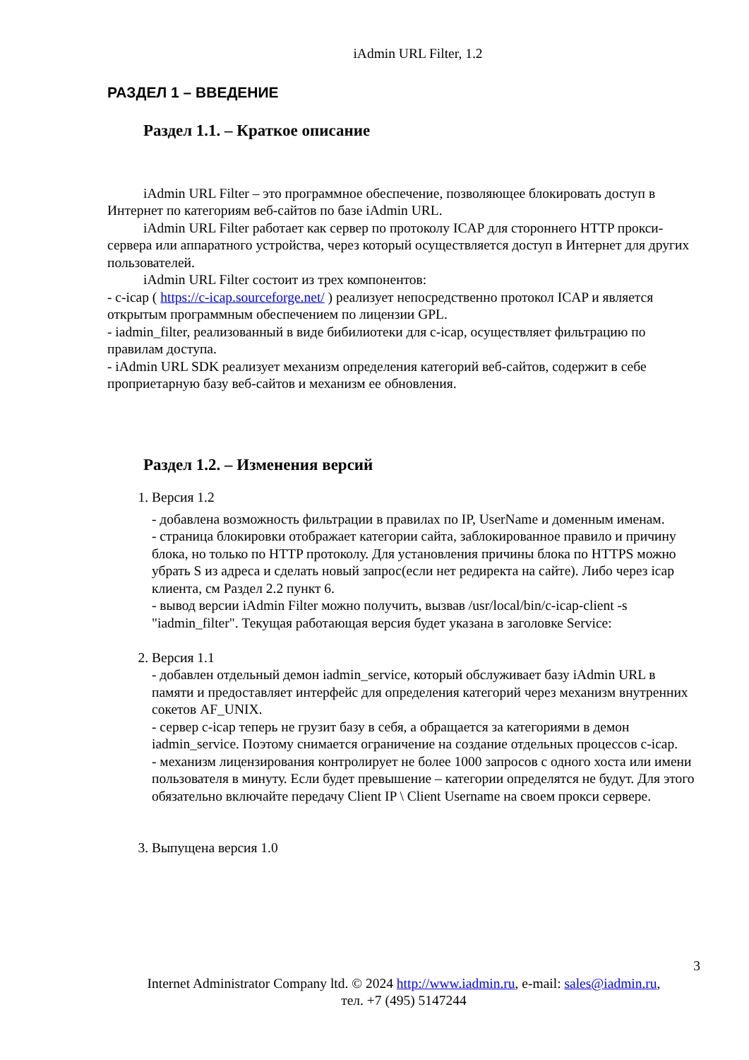iAdmin URL Filter, 1.2
РАЗДЕЛ 1 – ВВЕДЕНИЕ
Раздел 1.1. – Краткое описание
iAdmin URL Filter – это программное обеспечение, позволяющее блокировать доступ в Интернет по категориям веб-сайтов по базе iAdmin URL.
iAdmin URL Filter работает как сервер по протоколу ICAP для стороннего HTTP прокси-сервера или аппаратного устройства, через который осуществляется доступ в Интернет для других пользователей.
iAdmin URL Filter состоит из трех компонентов:
- c-icap ( https://c-icap.sourceforge.net/ ) реализует непосредственно протокол ICAP и является открытым программным обеспечением по лицензии GPL.
- iadmin_filter, реализованный в виде бибилиотеки для c-icap, осуществляет фильтрацию по правилам доступа.
- iAdmin URL SDK реализует механизм определения категорий веб-сайтов, содержит в себе проприетарную базу веб-сайтов и механизм ее обновления.
Раздел 1.2. – Изменения версий
1. Версия 1.2
- добавлена возможность фильтрации в правилах по IP, UserName и доменным именам.
- страница блокировки отображает категории сайта, заблокированное правило и причину блока, но только по HTTP протоколу. Для установления причины блока по HTTPS можно убрать S из адреса и сделать новый запрос(если нет редиректа на сайте). Либо через icap клиента, см Раздел 2.2 пункт 6.
- вывод версии iAdmin Filter можно получить, вызвав /usr/local/bin/c-icap-client -s "iadmin_filter". Текущая работающая версия будет указана в заголовке Service:
2. Версия 1.1
- добавлен отдельный демон iadmin_service, который обслуживает базу iAdmin URL в памяти и предоставляет интерфейс для определения категорий через механизм внутренних сокетов AF_UNIX.
- сервер c-icap теперь не грузит базу в себя, а обращается за категориями в демон iadmin_service. Поэтому снимается ограничение на создание отдельных процессов c-icap.
- механизм лицензирования контролирует не более 1000 запросов с одного хоста или имени пользователя в минуту. Если будет превышение – категории определятся не будут. Для этого обязательно включайте передачу Client IP \ Client Username на своем прокси сервере.
3. Выпущена версия 1.0
3
Internet Administrator Company ltd. © 2024 http://www.iadmin.ru, e-mail: sales@iadmin.ru,
тел. +7 (495) 5147244